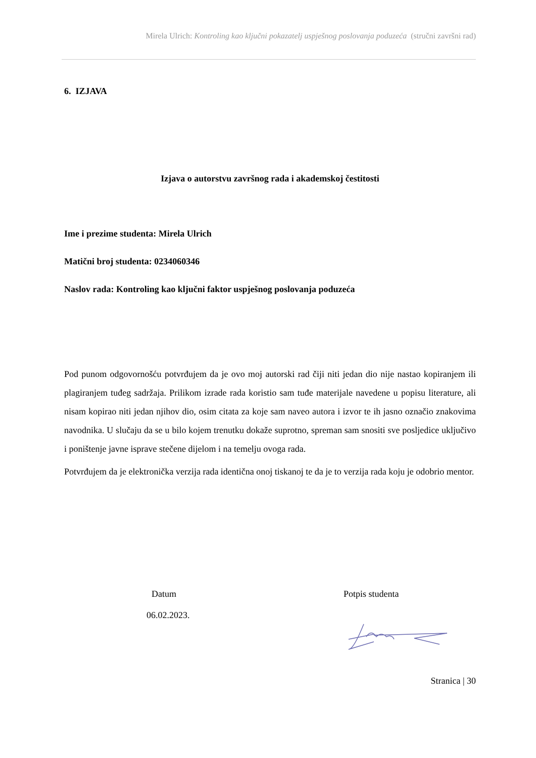Mirela Ulrich: Kontroling kao ključni pokazatelj uspješnog poslovanja poduzeća (stručni završni rad)
6. IZJAVA
Izjava o autorstvu završnog rada i akademskoj čestitosti
Ime i prezime studenta: Mirela Ulrich
Matični broj studenta: 0234060346
Naslov rada: Kontroling kao ključni faktor uspješnog poslovanja poduzeća
Pod punom odgovornošću potvrđujem da je ovo moj autorski rad čiji niti jedan dio nije nastao kopiranjem ili plagiranjem tuđeg sadržaja. Prilikom izrade rada koristio sam tuđe materijale navedene u popisu literature, ali nisam kopirao niti jedan njihov dio, osim citata za koje sam naveo autora i izvor te ih jasno označio znakovima navodnika. U slučaju da se u bilo kojem trenutku dokaže suprotno, spreman sam snositi sve posljedice uključivo i poništenje javne isprave stečene dijelom i na temelju ovoga rada.
Potvrđujem da je elektronička verzija rada identična onoj tiskanoj te da je to verzija rada koju je odobrio mentor.
Datum
06.02.2023.
Potpis studenta
Stranica | 30